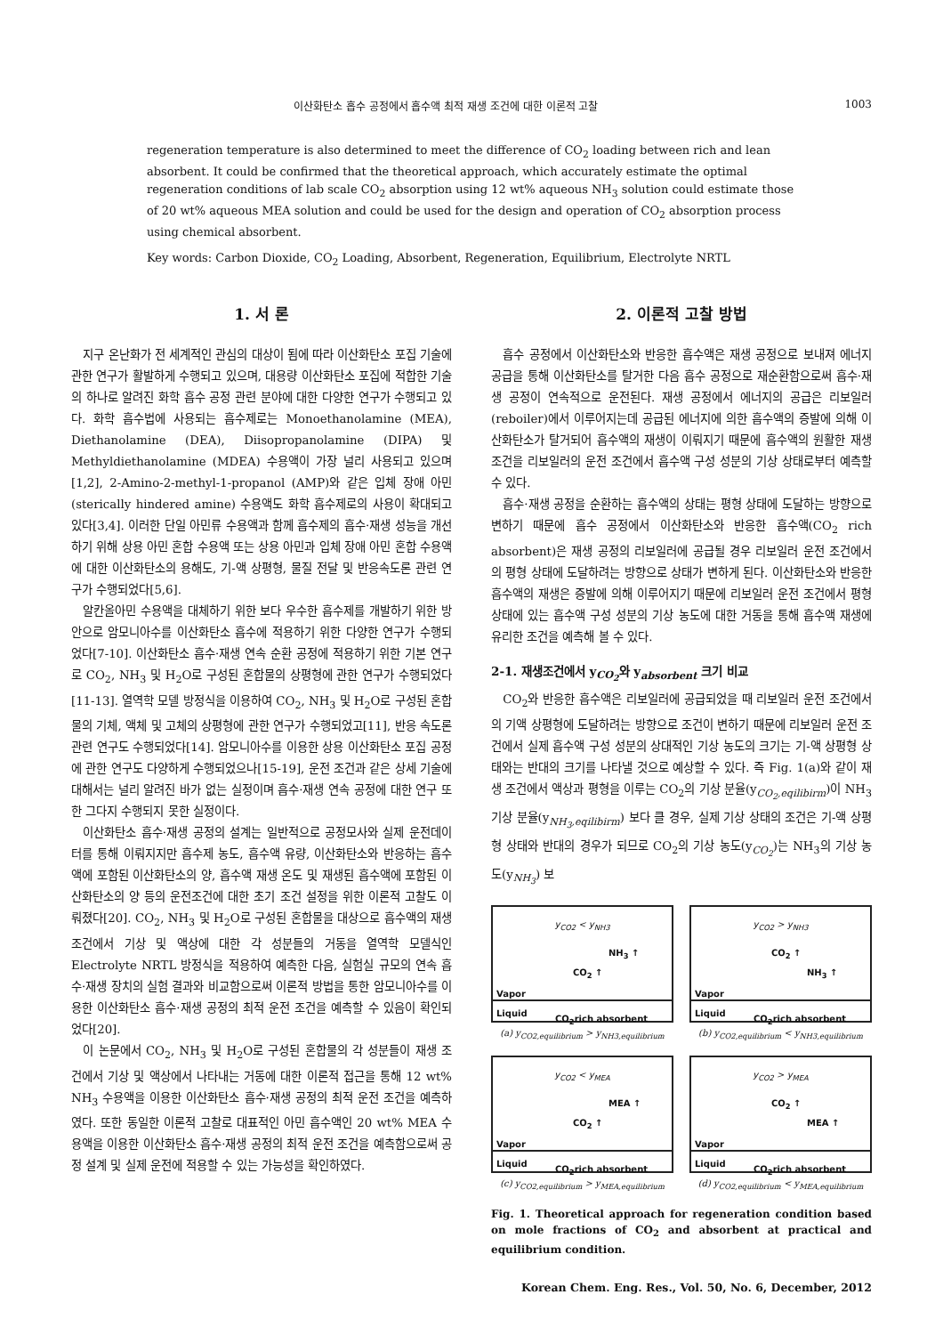이산화탄소 흡수 공정에서 흡수액 최적 재생 조건에 대한 이론적 고찰 1003
regeneration temperature is also determined to meet the difference of CO<sub>2</sub> loading between rich and lean absorbent. It could be confirmed that the theoretical approach, which accurately estimate the optimal regeneration conditions of lab scale CO<sub>2</sub> absorption using 12 wt% aqueous NH<sub>3</sub> solution could estimate those of 20 wt% aqueous MEA solution and could be used for the design and operation of CO<sub>2</sub> absorption process using chemical absorbent.
Key words: Carbon Dioxide, CO<sub>2</sub> Loading, Absorbent, Regeneration, Equilibrium, Electrolyte NRTL
1. 서 론
지구 온난화가 전 세계적인 관심의 대상이 됨에 따라 이산화탄소 포집 기술에 관한 연구가 활발하게 수행되고 있으며, 대용량 이산화탄소 포집에 적합한 기술의 하나로 알려진 화학 흡수 공정 관련 분야에 대한 다양한 연구가 수행되고 있다. 화학 흡수법에 사용되는 흡수제로는 Monoethanolamine (MEA), Diethanolamine (DEA), Diisopropanolamine (DIPA) 및 Methyldiethanolamine (MDEA) 수용액이 가장 널리 사용되고 있으며[1,2], 2-Amino-2-methyl-1-propanol (AMP)와 같은 입체 장애 아민(sterically hindered amine) 수용액도 화학 흡수제로의 사용이 확대되고 있다[3,4]. 이러한 단일 아민류 수용액과 함께 흡수제의 흡수·재생 성능을 개선하기 위해 상용 아민 혼합 수용액 또는 상용 아민과 입체 장애 아민 혼합 수용액에 대한 이산화탄소의 용해도, 기-액 상평형, 물질 전달 및 반응속도론 관련 연구가 수행되었다[5,6].
알칸올아민 수용액을 대체하기 위한 보다 우수한 흡수제를 개발하기 위한 방안으로 암모니아수를 이산화탄소 흡수에 적용하기 위한 다양한 연구가 수행되었다[7-10]. 이산화탄소 흡수·재생 연속 순환 공정에 적용하기 위한 기본 연구로 CO<sub>2</sub>, NH<sub>3</sub> 및 H<sub>2</sub>O로 구성된 혼합물의 상평형에 관한 연구가 수행되었다[11-13]. 열역학 모델 방정식을 이용하여 CO<sub>2</sub>, NH<sub>3</sub> 및 H<sub>2</sub>O로 구성된 혼합물의 기체, 액체 및 고체의 상평형에 관한 연구가 수행되었고[11], 반응 속도론 관련 연구도 수행되었다[14]. 암모니아수를 이용한 상용 이산화탄소 포집 공정에 관한 연구도 다양하게 수행되었으나[15-19], 운전 조건과 같은 상세 기술에 대해서는 널리 알려진 바가 없는 실정이며 흡수·재생 연속 공정에 대한 연구 또한 그다지 수행되지 못한 실정이다.
이산화탄소 흡수·재생 공정의 설계는 일반적으로 공정모사와 실제 운전데이터를 통해 이뤄지지만 흡수제 농도, 흡수액 유량, 이산화탄소와 반응하는 흡수액에 포함된 이산화탄소의 양, 흡수액 재생 온도 및 재생된 흡수액에 포함된 이산화탄소의 양 등의 운전조건에 대한 초기 조건 설정을 위한 이론적 고찰도 이뤄졌다[20]. CO<sub>2</sub>, NH<sub>3</sub> 및 H<sub>2</sub>O로 구성된 혼합물을 대상으로 흡수액의 재생 조건에서 기상 및 액상에 대한 각 성분들의 거동을 열역학 모델식인 Electrolyte NRTL 방정식을 적용하여 예측한 다음, 실험실 규모의 연속 흡수·재생 장치의 실험 결과와 비교함으로써 이론적 방법을 통한 암모니아수를 이용한 이산화탄소 흡수·재생 공정의 최적 운전 조건을 예측할 수 있음이 확인되었다[20].
이 논문에서 CO<sub>2</sub>, NH<sub>3</sub> 및 H<sub>2</sub>O로 구성된 혼합물의 각 성분들이 재생 조건에서 기상 및 액상에서 나타내는 거동에 대한 이론적 접근을 통해 12 wt% NH<sub>3</sub> 수용액을 이용한 이산화탄소 흡수·재생 공정의 최적 운전 조건을 예측하였다. 또한 동일한 이론적 고찰로 대표적인 아민 흡수액인 20 wt% MEA 수용액을 이용한 이산화탄소 흡수·재생 공정의 최적 운전 조건을 예측함으로써 공정 설계 및 실제 운전에 적용할 수 있는 가능성을 확인하였다.
2. 이론적 고찰 방법
흡수 공정에서 이산화탄소와 반응한 흡수액은 재생 공정으로 보내져 에너지 공급을 통해 이산화탄소를 탈거한 다음 흡수 공정으로 재순환함으로써 흡수·재생 공정이 연속적으로 운전된다. 재생 공정에서 에너지의 공급은 리보일러(reboiler)에서 이루어지는데 공급된 에너지에 의한 흡수액의 증발에 의해 이산화탄소가 탈거되어 흡수액의 재생이 이뤄지기 때문에 흡수액의 원활한 재생 조건을 리보일러의 운전 조건에서 흡수액 구성 성분의 기상 상태로부터 예측할 수 있다.
흡수·재생 공정을 순환하는 흡수액의 상태는 평형 상태에 도달하는 방향으로 변하기 때문에 흡수 공정에서 이산화탄소와 반응한 흡수액(CO<sub>2</sub> rich absorbent)은 재생 공정의 리보일러에 공급될 경우 리보일러 운전 조건에서의 평형 상태에 도달하려는 방향으로 상태가 변하게 된다. 이산화탄소와 반응한 흡수액의 재생은 증발에 의해 이루어지기 때문에 리보일러 운전 조건에서 평형 상태에 있는 흡수액 구성 성분의 기상 농도에 대한 거동을 통해 흡수액 재생에 유리한 조건을 예측해 볼 수 있다.
2-1. 재생조건에서 y<sub>CO<sub>2</sub></sub>와 y<sub>absorbent</sub> 크기 비교
CO<sub>2</sub>와 반응한 흡수액은 리보일러에 공급되었을 때 리보일러 운전 조건에서의 기액 상평형에 도달하려는 방향으로 조건이 변하기 때문에 리보일러 운전 조건에서 실제 흡수액 구성 성분의 상대적인 기상 농도의 크기는 기-액 상평형 상태와는 반대의 크기를 나타낼 것으로 예상할 수 있다. 즉 Fig. 1(a)와 같이 재생 조건에서 액상과 평형을 이루는 CO<sub>2</sub>의 기상 분율(y<sub>CO<sub>2</sub>,eqilibirm</sub>)이 NH<sub>3</sub> 기상 분율(y<sub>NH<sub>3</sub>,eqilibirm</sub>) 보다 클 경우, 실제 기상 상태의 조건은 기-액 상평형 상태와 반대의 경우가 되므로 CO<sub>2</sub>의 기상 농도(y<sub>CO<sub>2</sub></sub>)는 NH<sub>3</sub>의 기상 농도(y<sub>NH<sub>3</sub></sub>) 보
y<sub>CO2</sub> < y<sub>NH3</sub>
CO<sub>2</sub> ↑
NH<sub>3</sub> ↑
Vapor
Liquid
CO<sub>2</sub>rich absorbent
(a) y<sub>CO2,equilibrium</sub> > y<sub>NH3,equilibrium</sub>
y<sub>CO2</sub> > y<sub>NH3</sub>
CO<sub>2</sub> ↑
NH<sub>3</sub> ↑
Vapor
Liquid
CO<sub>2</sub>rich absorbent
(b) y<sub>CO2,equilibrium</sub> < y<sub>NH3,equilibrium</sub>
y<sub>CO2</sub> < y<sub>MEA</sub>
CO<sub>2</sub> ↑
MEA ↑
Vapor
Liquid
CO<sub>2</sub>rich absorbent
(c) y<sub>CO2,equilibrium</sub> > y<sub>MEA,equilibrium</sub>
y<sub>CO2</sub> > y<sub>MEA</sub>
CO<sub>2</sub> ↑
MEA ↑
Vapor
Liquid
CO<sub>2</sub>rich absorbent
(d) y<sub>CO2,equilibrium</sub> < y<sub>MEA,equilibrium</sub>
Fig. 1. Theoretical approach for regeneration condition based on mole fractions of CO<sub>2</sub> and absorbent at practical and equilibrium condition.
Korean Chem. Eng. Res., Vol. 50, No. 6, December, 2012